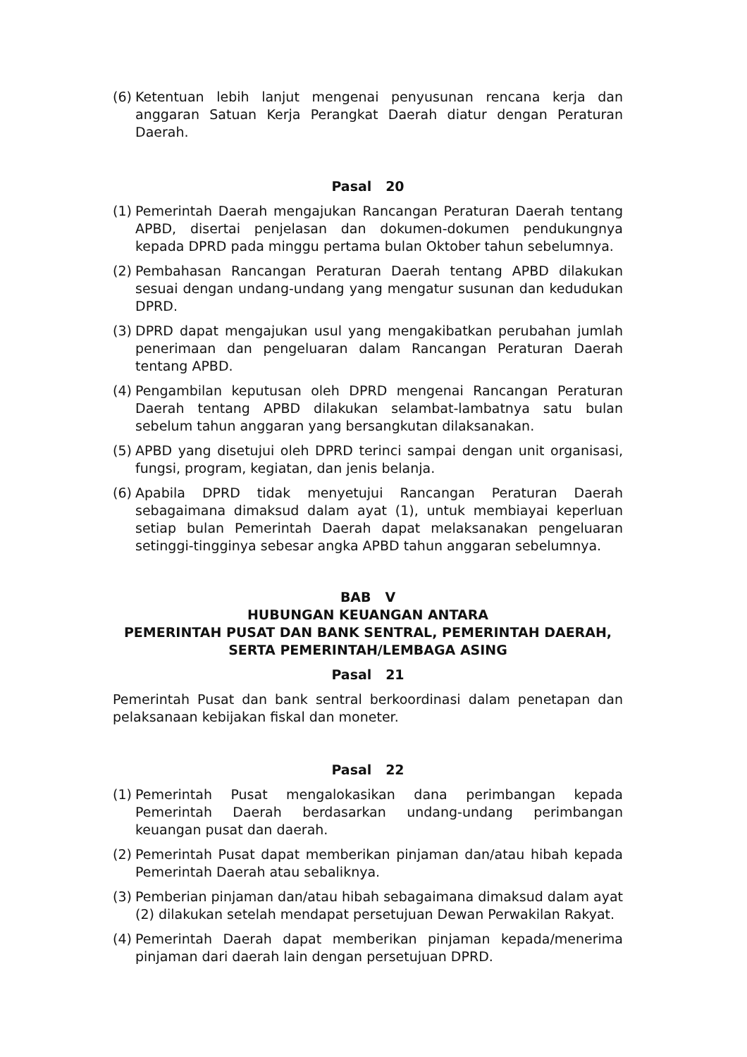(6) Ketentuan lebih lanjut mengenai penyusunan rencana kerja dan anggaran Satuan Kerja Perangkat Daerah diatur dengan Peraturan Daerah.
Pasal 20
(1) Pemerintah Daerah mengajukan Rancangan Peraturan Daerah tentang APBD, disertai penjelasan dan dokumen-dokumen pendukungnya kepada DPRD pada minggu pertama bulan Oktober tahun sebelumnya.
(2) Pembahasan Rancangan Peraturan Daerah tentang APBD dilakukan sesuai dengan undang-undang yang mengatur susunan dan kedudukan DPRD.
(3) DPRD dapat mengajukan usul yang mengakibatkan perubahan jumlah penerimaan dan pengeluaran dalam Rancangan Peraturan Daerah tentang APBD.
(4) Pengambilan keputusan oleh DPRD mengenai Rancangan Peraturan Daerah tentang APBD dilakukan selambat-lambatnya satu bulan sebelum tahun anggaran yang bersangkutan dilaksanakan.
(5) APBD yang disetujui oleh DPRD terinci sampai dengan unit organisasi, fungsi, program, kegiatan, dan jenis belanja.
(6) Apabila DPRD tidak menyetujui Rancangan Peraturan Daerah sebagaimana dimaksud dalam ayat (1), untuk membiayai keperluan setiap bulan Pemerintah Daerah dapat melaksanakan pengeluaran setinggi-tingginya sebesar angka APBD tahun anggaran sebelumnya.
BAB V
HUBUNGAN KEUANGAN ANTARA
PEMERINTAH PUSAT DAN BANK SENTRAL, PEMERINTAH DAERAH,
SERTA PEMERINTAH/LEMBAGA ASING
Pasal 21
Pemerintah Pusat dan bank sentral berkoordinasi dalam penetapan dan pelaksanaan kebijakan fiskal dan moneter.
Pasal 22
(1) Pemerintah Pusat mengalokasikan dana perimbangan kepada Pemerintah Daerah berdasarkan undang-undang perimbangan keuangan pusat dan daerah.
(2) Pemerintah Pusat dapat memberikan pinjaman dan/atau hibah kepada Pemerintah Daerah atau sebaliknya.
(3) Pemberian pinjaman dan/atau hibah sebagaimana dimaksud dalam ayat (2) dilakukan setelah mendapat persetujuan Dewan Perwakilan Rakyat.
(4) Pemerintah Daerah dapat memberikan pinjaman kepada/menerima pinjaman dari daerah lain dengan persetujuan DPRD.